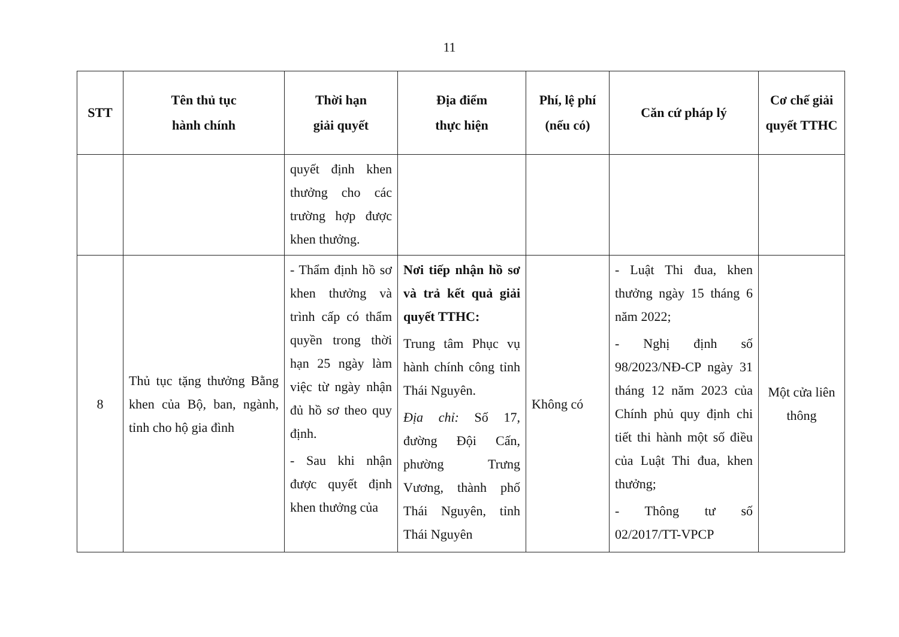11
| STT | Tên thủ tục hành chính | Thời hạn giải quyết | Địa điểm thực hiện | Phí, lệ phí (nếu có) | Căn cứ pháp lý | Cơ chế giải quyết TTHC |
| --- | --- | --- | --- | --- | --- | --- |
| | | quyết định khen thưởng cho các trường hợp được khen thưởng. | | | | |
| 8 | Thủ tục tặng thưởng Bằng khen của Bộ, ban, ngành, tỉnh cho hộ gia đình | - Thẩm định hồ sơ khen thưởng và trình cấp có thẩm quyền trong thời hạn 25 ngày làm việc từ ngày nhận đủ hồ sơ theo quy định. - Sau khi nhận được quyết định khen thưởng của | Nơi tiếp nhận hồ sơ và trả kết quả giải quyết TTHC: Trung tâm Phục vụ hành chính công tỉnh Thái Nguyên. Địa chỉ: Số 17, đường Đội Cấn, phường Trưng Vương, thành phố Thái Nguyên, tỉnh Thái Nguyên | Không có | - Luật Thi đua, khen thưởng ngày 15 tháng 6 năm 2022; - Nghị định số 98/2023/NĐ-CP ngày 31 tháng 12 năm 2023 của Chính phủ quy định chi tiết thi hành một số điều của Luật Thi đua, khen thưởng; - Thông tư số 02/2017/TT-VPCP | Một cửa liên thông |